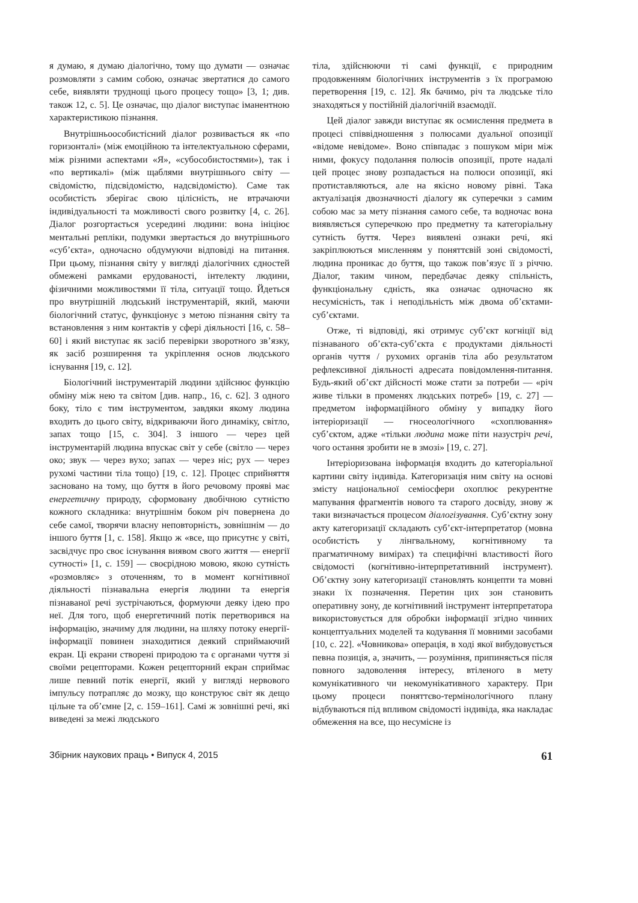я думаю, я думаю діалогічно, тому що думати — означає розмовляти з самим собою, означає звертатися до самого себе, виявляти труднощі цього процесу тощо» [3, 1; див. також 12, с. 5]. Це означає, що діалог виступає іманентною характеристикою пізнання.
Внутрішньоособистісний діалог розвивається як «по горизонталі» (між емоційною та інтелектуальною сферами, між різними аспектами «Я», «субособистостями»), так і «по вертикалі» (між щаблями внутрішнього світу — свідомістю, підсвідомістю, надсвідомістю). Саме так особистість зберігає свою цілісність, не втрачаючи індивідуальності та можливості свого розвитку [4, с. 26]. Діалог розгортається усередині людини: вона ініціює ментальні репліки, подумки звертається до внутрішнього «суб’єкта», одночасно обдумуючи відповіді на питання. При цьому, пізнання світу у вигляді діалогічних єдностей обмежені рамками ерудованості, інтелекту людини, фізичними можливостями її тіла, ситуації тощо. Йдеться про внутрішній людський інструментарій, який, маючи біологічний статус, функціонує з метою пізнання світу та встановлення з ним контактів у сфері діяльності [16, с. 58–60] і який виступає як засіб перевірки зворотного зв’язку, як засіб розширення та укріплення основ людського існування [19, с. 12].
Біологічний інструментарій людини здійснює функцію обміну між нею та світом [див. напр., 16, с. 62]. З одного боку, тіло є тим інструментом, завдяки якому людина входить до цього світу, відкриваючи його динаміку, світло, запах тощо [15, с. 304]. З іншого — через цей інструментарій людина впускає світ у себе (світло — через око; звук — через вухо; запах — через ніс; рух — через рухомі частини тіла тощо) [19, с. 12]. Процес сприйняття засновано на тому, що буття в його речовому прояві має енергетичну природу, сформовану двобічною сутністю кожного складника: внутрішнім боком річ повернена до себе самої, творячи власну неповторність, зовнішнім — до іншого буття [1, с. 158]. Якщо ж «все, що присутнє у світі, засвідчує про своє існування виявом свого життя — енергії сутності» [1, с. 159] — своєрідною мовою, якою сутність «розмовляє» з оточенням, то в момент когнітивної діяльності пізнавальна енергія людини та енергія пізнаваної речі зустрічаються, формуючи деяку ідею про неї. Для того, щоб енергетичний потік перетворився на інформацію, значиму для людини, на шляху потоку енергії-інформації повинен знаходитися деякий сприймаючий екран. Ці екрани створені природою та є органами чуття зі своїми рецепторами. Кожен рецепторний екран сприймає лише певний потік енергії, який у вигляді нервового імпульсу потрапляє до мозку, що конструює світ як дещо цільне та об’ємне [2, с. 159–161]. Самі ж зовнішні речі, які виведені за межі людського
тіла, здійснюючи ті самі функції, є природним продовженням біологічних інструментів з їх програмою перетворення [19, с. 12]. Як бачимо, річ та людське тіло знаходяться у постійній діалогічній взаємодії.
Цей діалог завжди виступає як осмислення предмета в процесі співвідношення з полюсами дуальної опозиції «відоме невідоме». Воно співпадає з пошуком міри між ними, фокусу подолання полюсів опозиції, проте надалі цей процес знову розпадається на полюси опозиції, які протиставляються, але на якісно новому рівні. Така актуалізація двозначності діалогу як суперечки з самим собою має за мету пізнання самого себе, та водночас вона виявляється суперечкою про предметну та категоріальну сутність буття. Через виявлені ознаки речі, які закріплюються мисленням у поняттєвій зоні свідомості, людина проникає до буття, що також пов’язує її з річчю. Діалог, таким чином, передбачає деяку спільність, функціональну єдність, яка означає одночасно як несумісність, так і неподільність між двома об’єктами-суб’єктами.
Отже, ті відповіді, які отримує суб’єкт когніції від пізнаваного об’єкта-суб’єкта є продуктами діяльності органів чуття / рухомих органів тіла або результатом рефлексивної діяльності адресата повідомлення-питання. Будь-який об’єкт дійсності може стати за потреби — «річ живе тільки в променях людських потреб» [19, с. 27] — предметом інформаційного обміну у випадку його інтеріоризації — гносеологічного «схоплювання» суб’єктом, адже «тільки людина може піти назустріч речі, чого остання зробити не в змозі» [19, с. 27].
Інтеріоризована інформація входить до категоріальної картини світу індивіда. Категоризація ним світу на основі змісту національної семіосфери охоплює рекурентне мапування фрагментів нового та старого досвіду, знову ж таки визначається процесом діалогізування. Суб’єктну зону акту категоризації складають суб’єкт-інтерпретатор (мовна особистість у лінгвальному, когнітивному та прагматичному вимірах) та специфічні властивості його свідомості (когнітивно-інтерпретативний інструмент). Об’єктну зону категоризації становлять концепти та мовні знаки їх позначення. Перетин цих зон становить оперативну зону, де когнітивний інструмент інтерпретатора використовується для обробки інформації згідно чинних концептуальних моделей та кодування її мовними засобами [10, с. 22]. «Човникова» операція, в ході якої вибудовується певна позиція, а, значить, — розуміння, припиняється після повного задоволення інтересу, втіленого в мету комунікативного чи некомунікативного характеру. При цьому процеси поняттєво-термінологічного плану відбуваються під впливом свідомості індивіда, яка накладає обмеження на все, що несумісне із
Збірник наукових праць • Випуск 4, 2015 61